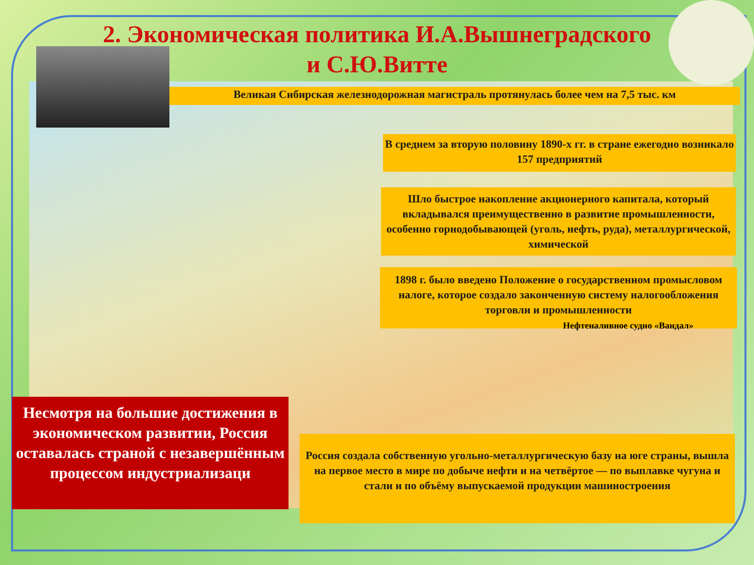2. Экономическая политика И.А.Вышнеградского
и С.Ю.Витте
Великая Сибирская железнодорожная магистраль протянулась более чем на 7,5 тыс. км
В среднем за вторую половину 1890-х гг. в стране ежегодно возникало 157 предприятий
Шло быстрое накопление акционерного капитала, который вкладывался преимущественно в развитие промышленности, особенно горнодобывающей (уголь, нефть, руда), металлургической, химической
1898 г. было введено Положение о государственном промысловом налоге, которое создало законченную систему налогообложения торговли и промышленности
Нефтеналивное судно «Вандал»
Россия создала собственную угольно-металлургическую базу на юге страны, вышла на первое место в мире по добыче нефти и на четвёртое — по выплавке чугуна и стали и по объёму выпускаемой продукции машиностроения
Несмотря на большие достижения в экономическом развитии, Россия оставалась страной с незавершённым процессом индустриализаци